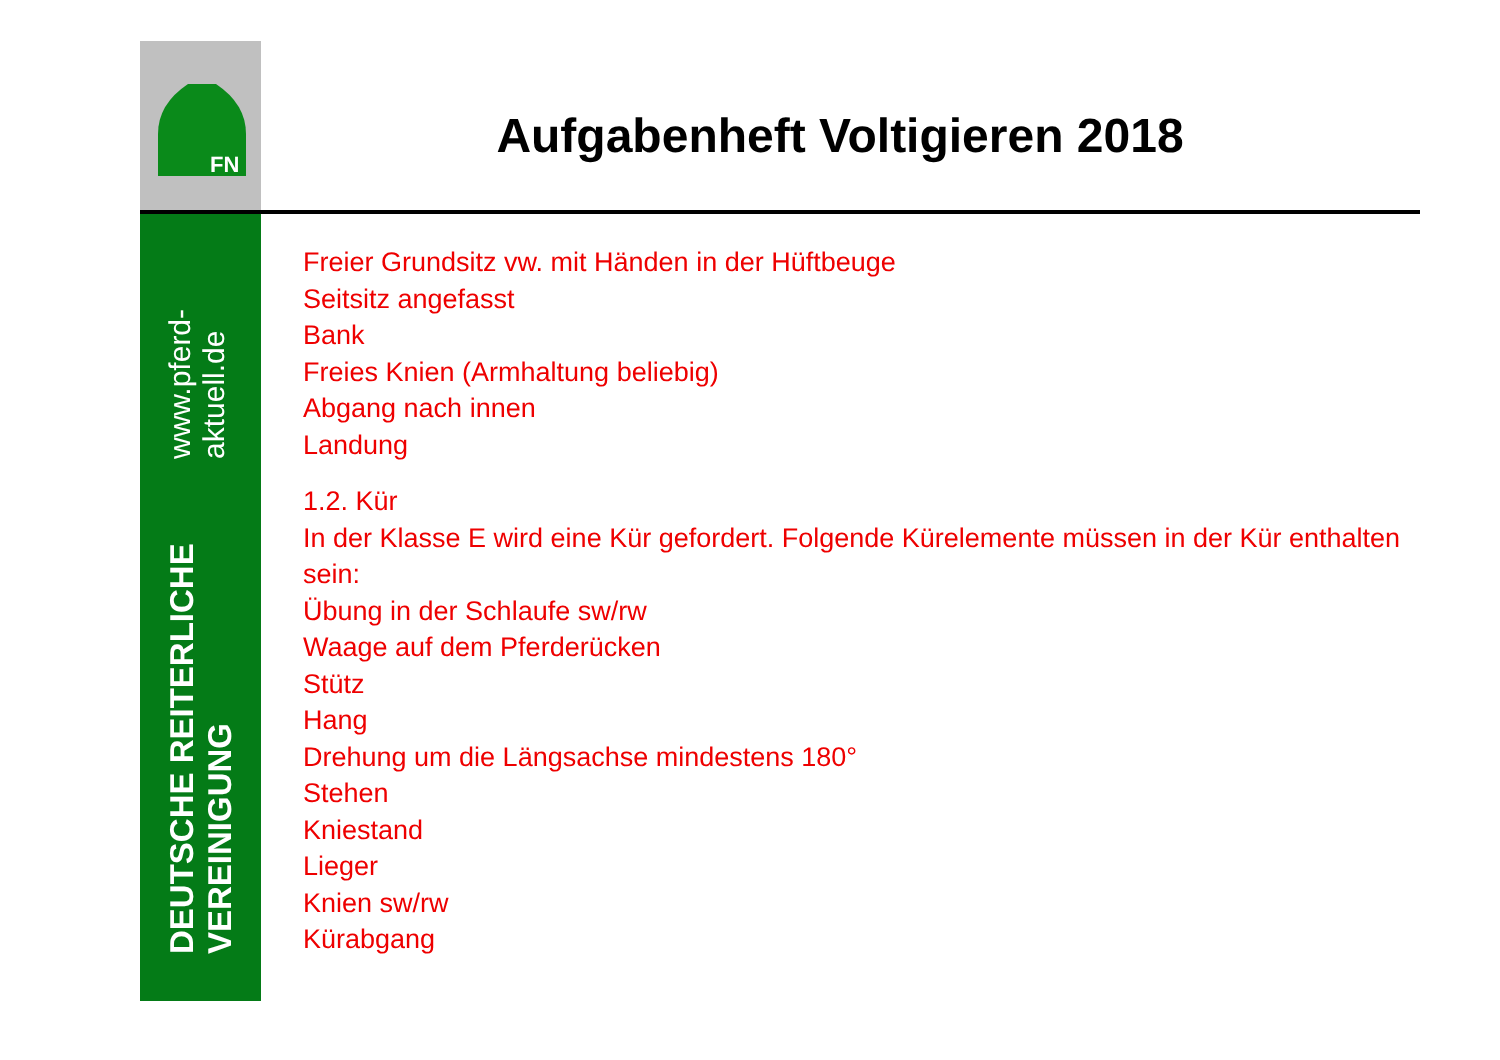FN
DEUTSCHE REITERLICHE VEREINIGUNG www.pferd-aktuell.de
Aufgabenheft Voltigieren 2018
Freier Grundsitz vw. mit Händen in der Hüftbeuge
Seitsitz angefasst
Bank
Freies Knien (Armhaltung beliebig)
Abgang nach innen
Landung
1.2. Kür
In der Klasse E wird eine Kür gefordert. Folgende Kürelemente müssen in der Kür enthalten sein:
Übung in der Schlaufe sw/rw
Waage auf dem Pferderücken
Stütz
Hang
Drehung um die Längsachse mindestens 180°
Stehen
Kniestand
Lieger
Knien sw/rw
Kürabgang